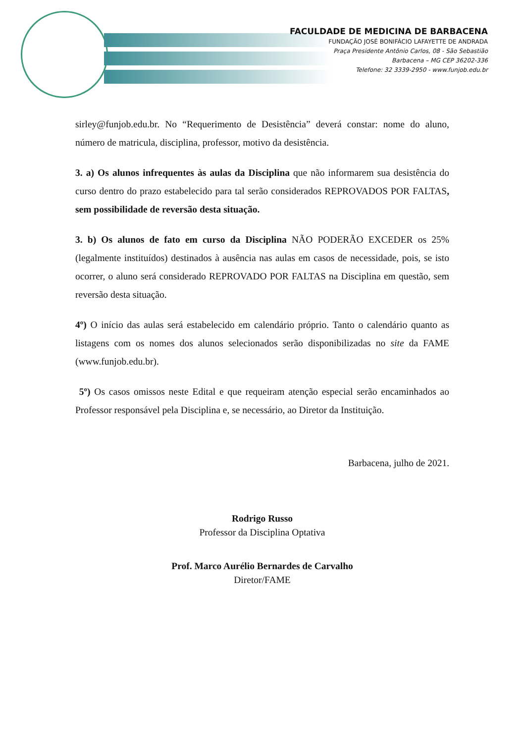FACULDADE DE MEDICINA DE BARBACENA
FUNDAÇÃO JOSÉ BONIFÁCIO LAFAYETTE DE ANDRADA
Praça Presidente Antônio Carlos, 08 - São Sebastião
Barbacena – MG CEP 36202-336
Telefone: 32 3339-2950 - www.funjob.edu.br
sirley@funjob.edu.br. No “Requerimento de Desistência” deverá constar: nome do aluno, número de matricula, disciplina, professor, motivo da desistência.
3. a) Os alunos infrequentes às aulas da Disciplina que não informarem sua desistência do curso dentro do prazo estabelecido para tal serão considerados REPROVADOS POR FALTAS, sem possibilidade de reversão desta situação.
3. b) Os alunos de fato em curso da Disciplina NÃO PODERÃO EXCEDER os 25% (legalmente instituídos) destinados à ausência nas aulas em casos de necessidade, pois, se isto ocorrer, o aluno será considerado REPROVADO POR FALTAS na Disciplina em questão, sem reversão desta situação.
4º) O início das aulas será estabelecido em calendário próprio. Tanto o calendário quanto as listagens com os nomes dos alunos selecionados serão disponibilizadas no site da FAME (www.funjob.edu.br).
5º) Os casos omissos neste Edital e que requeiram atenção especial serão encaminhados ao Professor responsável pela Disciplina e, se necessário, ao Diretor da Instituição.
Barbacena, julho de 2021.
Rodrigo Russo
Professor da Disciplina Optativa
Prof. Marco Aurélio Bernardes de Carvalho
Diretor/FAME